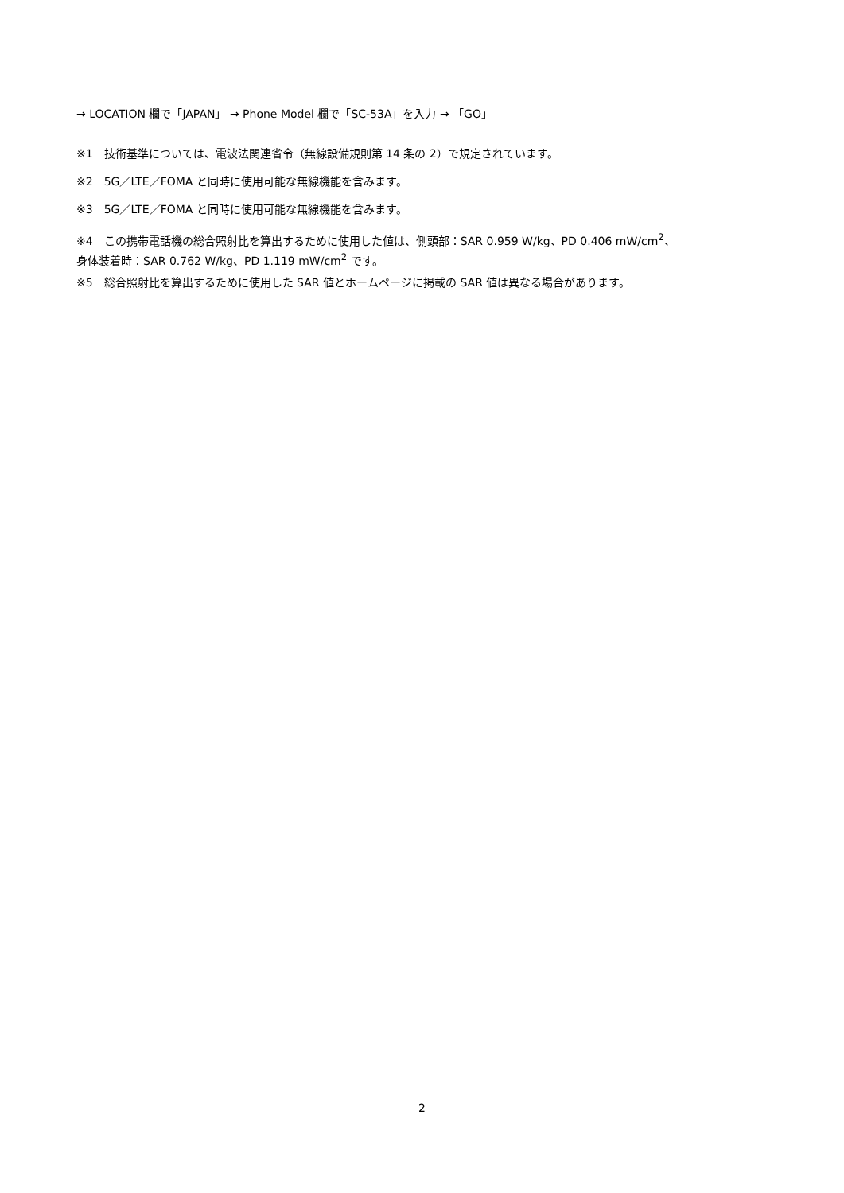→ LOCATION 欄で「JAPAN」 → Phone Model 欄で「SC-53A」を入力 → 「GO」
※1　技術基準については、電波法関連省令（無線設備規則第 14 条の 2）で規定されています。
※2　5G／LTE／FOMA と同時に使用可能な無線機能を含みます。
※3　5G／LTE／FOMA と同時に使用可能な無線機能を含みます。
※4　この携帯電話機の総合照射比を算出するために使用した値は、側頭部：SAR 0.959 W/kg、PD 0.406 mW/cm<sup>2</sup>、
身体装着時：SAR 0.762 W/kg、PD 1.119 mW/cm<sup>2</sup> です。
※5　総合照射比を算出するために使用した SAR 値とホームページに掲載の SAR 値は異なる場合があります。
2